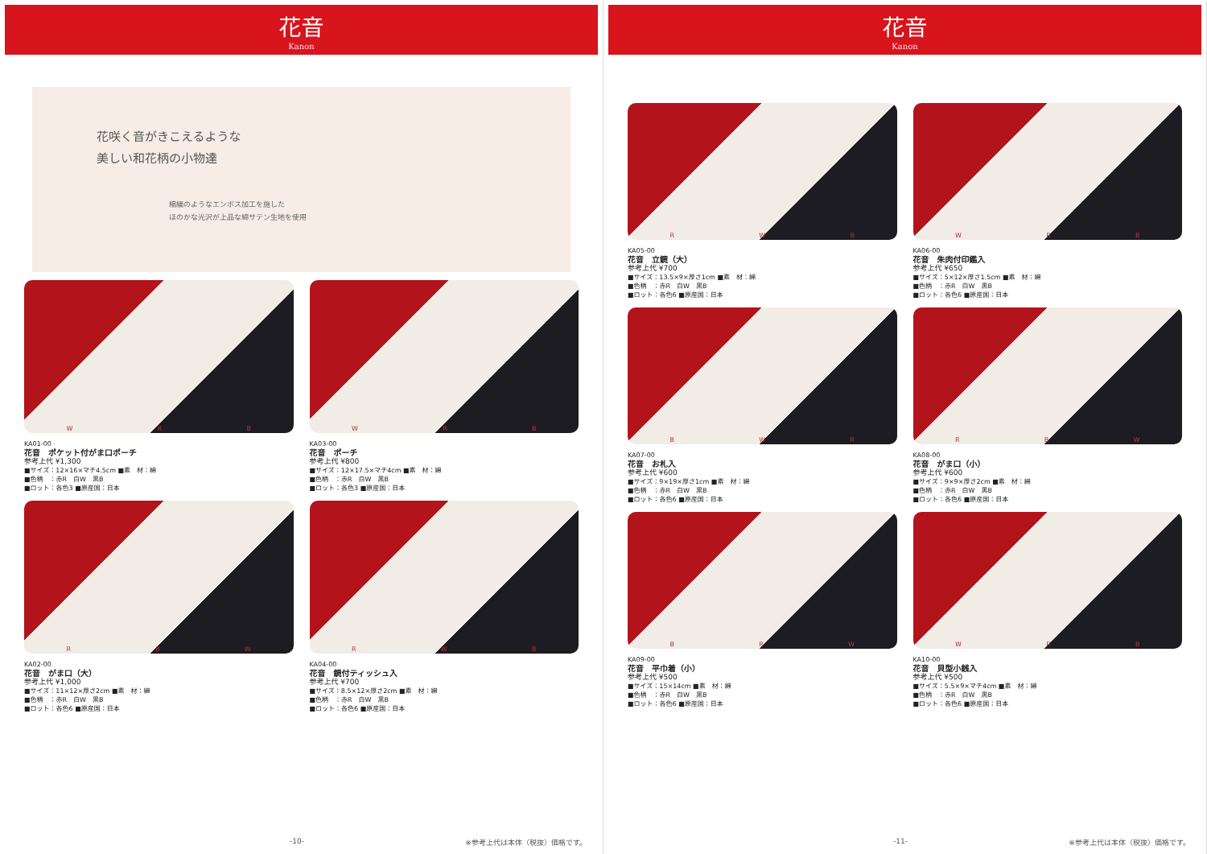花音
Kanon
花咲く音がきこえるような
美しい和花柄の小物達
縮緬のようなエンボス加工を施した
ほのかな光沢が上品な綿サテン生地を使用
W R B
KA01-00
花音　ポケット付がま口ポーチ
参考上代 ¥1,300
■サイズ：12×16×マチ4.5cm ■素　材：綿
■色柄　：赤R　白W　黒B
■ロット：各色3 ■原産国：日本
W R B
KA03-00
花音　ポーチ
参考上代 ¥800
■サイズ：12×17.5×マチ4cm ■素　材：綿
■色柄　：赤R　白W　黒B
■ロット：各色3 ■原産国：日本
R B W
KA02-00
花音　がま口（大）
参考上代 ¥1,000
■サイズ：11×12×厚さ2cm ■素　材：綿
■色柄　：赤R　白W　黒B
■ロット：各色6 ■原産国：日本
R W B
KA04-00
花音　鏡付ティッシュ入
参考上代 ¥700
■サイズ：8.5×12×厚さ2cm ■素　材：綿
■色柄　：赤R　白W　黒B
■ロット：各色6 ■原産国：日本
-10- ※参考上代は本体（税抜）価格です。
花音
Kanon
R W B
KA05-00
花音　立鏡（大）
参考上代 ¥700
■サイズ：13.5×9×厚さ1cm ■素　材：綿
■色柄　：赤R　白W　黒B
■ロット：各色6 ■原産国：日本
W R B
KA06-00
花音　朱肉付印鑑入
参考上代 ¥650
■サイズ：5×12×厚さ1.5cm ■素　材：綿
■色柄　：赤R　白W　黒B
■ロット：各色6 ■原産国：日本
B W R
KA07-00
花音　お札入
参考上代 ¥600
■サイズ：9×19×厚さ1cm ■素　材：綿
■色柄　：赤R　白W　黒B
■ロット：各色6 ■原産国：日本
R B W
KA08-00
花音　がま口（小）
参考上代 ¥600
■サイズ：9×9×厚さ2cm ■素　材：綿
■色柄　：赤R　白W　黒B
■ロット：各色6 ■原産国：日本
B R W
KA09-00
花音　平巾着（小）
参考上代 ¥500
■サイズ：15×14cm ■素　材：綿
■色柄　：赤R　白W　黒B
■ロット：各色6 ■原産国：日本
W R B
KA10-00
花音　貝型小銭入
参考上代 ¥500
■サイズ：5.5×9×マチ4cm ■素　材：綿
■色柄　：赤R　白W　黒B
■ロット：各色6 ■原産国：日本
-11- ※参考上代は本体（税抜）価格です。